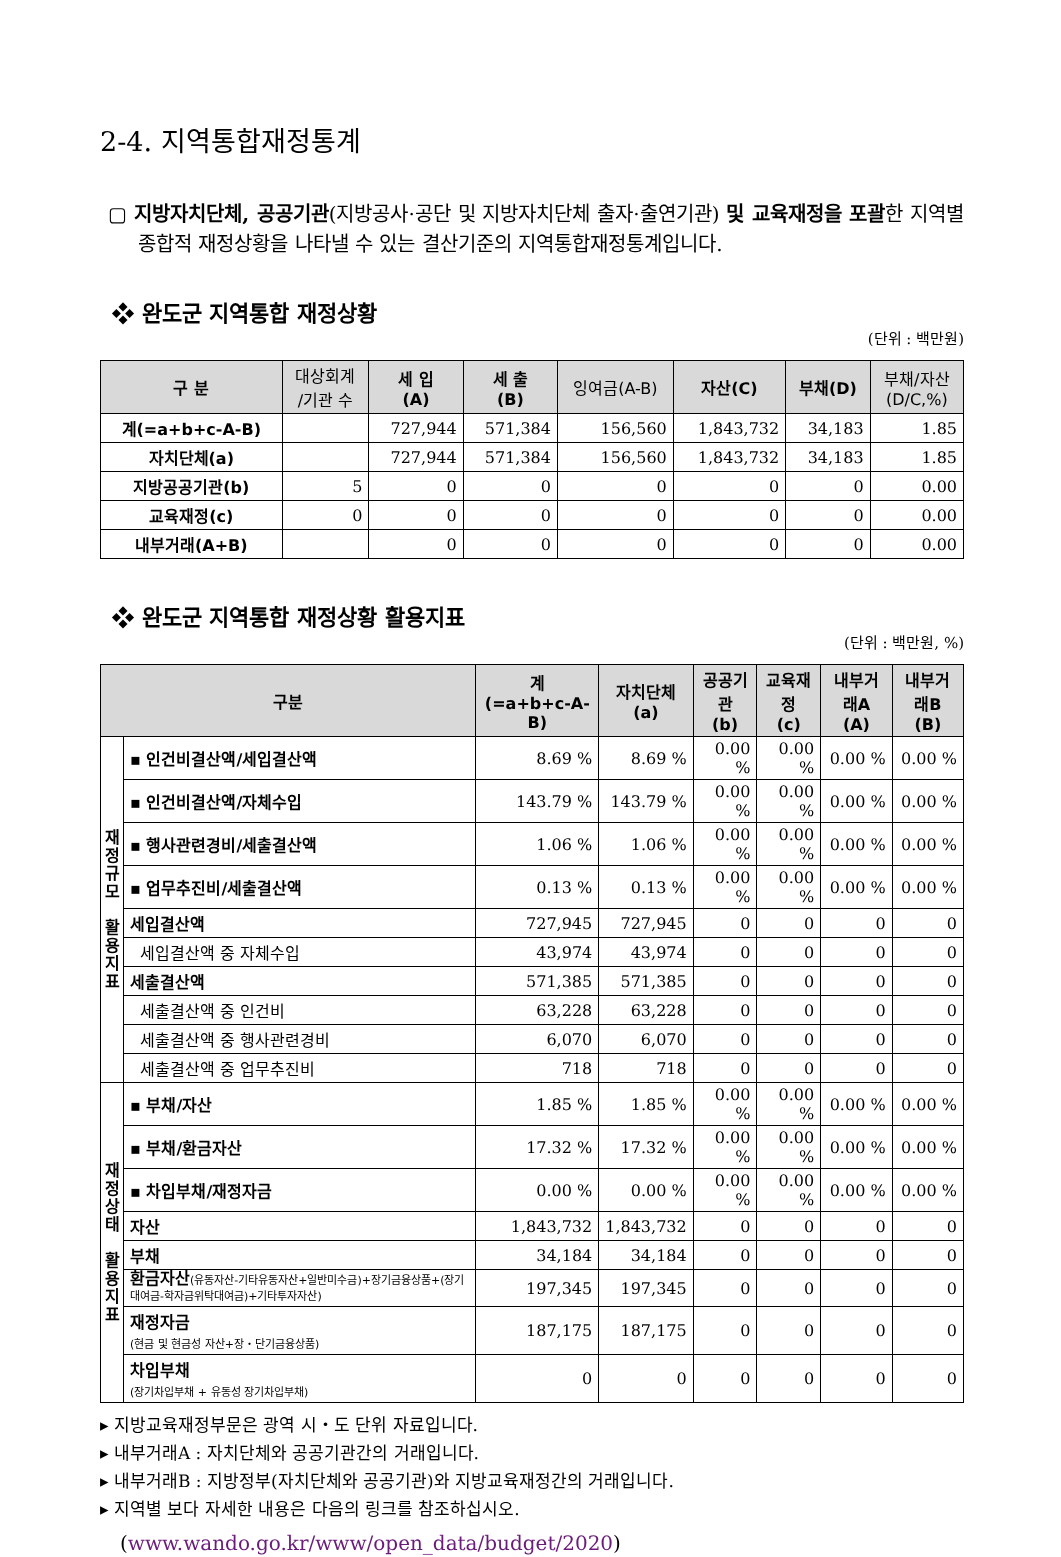2-4. 지역통합재정통계
▢ 지방자치단체, 공공기관(지방공사·공단 및 지방자치단체 출자·출연기관) 및 교육재정을 포괄한 지역별 종합적 재정상황을 나타낼 수 있는 결산기준의 지역통합재정통계입니다.
❖ 완도군 지역통합 재정상황
(단위 : 백만원)
| 구 분 | 대상회계 /기관 수 | 세 입 (A) | 세 출 (B) | 잉여금(A-B) | 자산(C) | 부채(D) | 부채/자산 (D/C,%) |
| --- | --- | --- | --- | --- | --- | --- | --- |
| 계(=a+b+c-A-B) | | 727,944 | 571,384 | 156,560 | 1,843,732 | 34,183 | 1.85 |
| 자치단체(a) | | 727,944 | 571,384 | 156,560 | 1,843,732 | 34,183 | 1.85 |
| 지방공공기관(b) | 5 | 0 | 0 | 0 | 0 | 0 | 0.00 |
| 교육재정(c) | 0 | 0 | 0 | 0 | 0 | 0 | 0.00 |
| 내부거래(A+B) | | 0 | 0 | 0 | 0 | 0 | 0.00 |
❖ 완도군 지역통합 재정상황 활용지표
(단위 : 백만원, %)
| 구분 | | 계 (=a+b+c-A-B) | 자치단체 (a) | 공공기관 (b) | 교육재정 (c) | 내부거래A (A) | 내부거래B (B) |
| --- | --- | --- | --- | --- | --- | --- | --- |
| 재 정 규 모 활 용 지 표 | ▪ 인건비결산액/세입결산액 | 8.69 % | 8.69 % | 0.00 % | 0.00 % | 0.00 % | 0.00 % |
| | ▪ 인건비결산액/자체수입 | 143.79 % | 143.79 % | 0.00 % | 0.00 % | 0.00 % | 0.00 % |
| | ▪ 행사관련경비/세출결산액 | 1.06 % | 1.06 % | 0.00 % | 0.00 % | 0.00 % | 0.00 % |
| | ▪ 업무추진비/세출결산액 | 0.13 % | 0.13 % | 0.00 % | 0.00 % | 0.00 % | 0.00 % |
| | 세입결산액 | 727,945 | 727,945 | 0 | 0 | 0 | 0 |
| | 세입결산액 중 자체수입 | 43,974 | 43,974 | 0 | 0 | 0 | 0 |
| | 세출결산액 | 571,385 | 571,385 | 0 | 0 | 0 | 0 |
| | 세출결산액 중 인건비 | 63,228 | 63,228 | 0 | 0 | 0 | 0 |
| | 세출결산액 중 행사관련경비 | 6,070 | 6,070 | 0 | 0 | 0 | 0 |
| | 세출결산액 중 업무추진비 | 718 | 718 | 0 | 0 | 0 | 0 |
| 재 정 상 태 활 용 지 표 | ▪ 부채/자산 | 1.85 % | 1.85 % | 0.00 % | 0.00 % | 0.00 % | 0.00 % |
| | ▪ 부채/환금자산 | 17.32 % | 17.32 % | 0.00 % | 0.00 % | 0.00 % | 0.00 % |
| | ▪ 차입부채/재정자금 | 0.00 % | 0.00 % | 0.00 % | 0.00 % | 0.00 % | 0.00 % |
| | 자산 | 1,843,732 | 1,843,732 | 0 | 0 | 0 | 0 |
| | 부채 | 34,184 | 34,184 | 0 | 0 | 0 | 0 |
| | 환금자산 (유동자산-기타유동자산+일반미수금)+장기금융상품+(장기대여금-학자금위탁대여금)+기타투자자산) | 197,345 | 197,345 | 0 | 0 | 0 | 0 |
| | 재정자금 (현금 및 현금성 자산+장・단기금융상품) | 187,175 | 187,175 | 0 | 0 | 0 | 0 |
| | 차입부채 (장기차입부채 + 유동성 장기차입부채) | 0 | 0 | 0 | 0 | 0 | 0 |
▸ 지방교육재정부문은 광역 시・도 단위 자료입니다.
▸ 내부거래A : 자치단체와 공공기관간의 거래입니다.
▸ 내부거래B : 지방정부(자치단체와 공공기관)와 지방교육재정간의 거래입니다.
▸ 지역별 보다 자세한 내용은 다음의 링크를 참조하십시오.
(www.wando.go.kr/www/open_data/budget/2020)